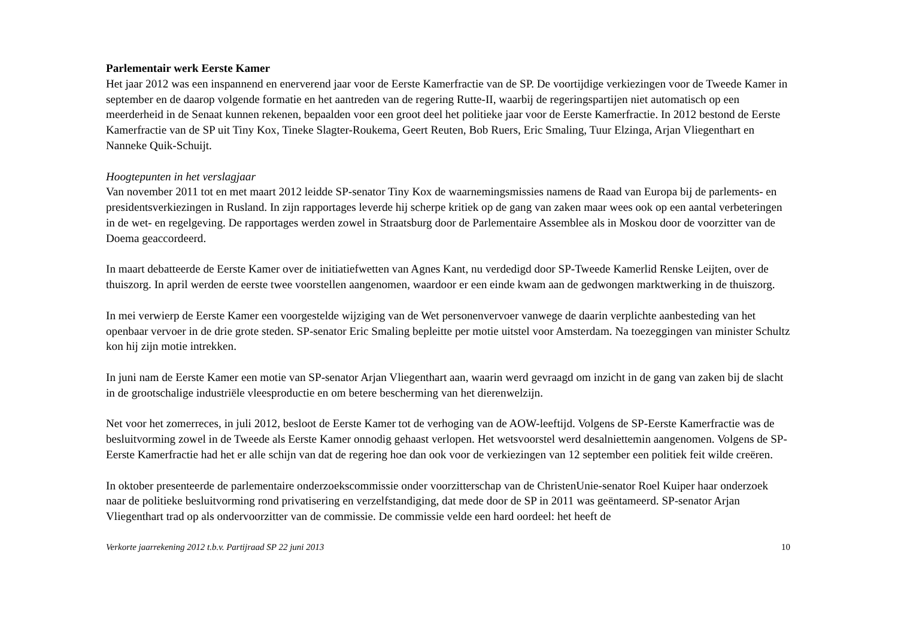Parlementair werk Eerste Kamer
Het jaar 2012 was een inspannend en enerverend jaar voor de Eerste Kamerfractie van de SP. De voortijdige verkiezingen voor de Tweede Kamer in september en de daarop volgende formatie en het aantreden van de regering Rutte-II, waarbij de regeringspartijen niet automatisch op een meerderheid in de Senaat kunnen rekenen, bepaalden voor een groot deel het politieke jaar voor de Eerste Kamerfractie. In 2012 bestond de Eerste Kamerfractie van de SP uit Tiny Kox, Tineke Slagter-Roukema, Geert Reuten, Bob Ruers, Eric Smaling, Tuur Elzinga, Arjan Vliegenthart en Nanneke Quik-Schuijt.
Hoogtepunten in het verslagjaar
Van november 2011 tot en met maart 2012 leidde SP-senator Tiny Kox de waarnemingsmissies namens de Raad van Europa bij de parlements- en presidentsverkiezingen in Rusland. In zijn rapportages leverde hij scherpe kritiek op de gang van zaken maar wees ook op een aantal verbeteringen in de wet- en regelgeving. De rapportages werden zowel in Straatsburg door de Parlementaire Assemblee als in Moskou door de voorzitter van de Doema geaccordeerd.
In maart debatteerde de Eerste Kamer over de initiatiefwetten van Agnes Kant, nu verdedigd door SP-Tweede Kamerlid Renske Leijten, over de thuiszorg. In april werden de eerste twee voorstellen aangenomen, waardoor er een einde kwam aan de gedwongen marktwerking in de thuiszorg.
In mei verwierp de Eerste Kamer een voorgestelde wijziging van de Wet personenvervoer vanwege de daarin verplichte aanbesteding van het openbaar vervoer in de drie grote steden. SP-senator Eric Smaling bepleitte per motie uitstel voor Amsterdam. Na toezeggingen van minister Schultz kon hij zijn motie intrekken.
In juni nam de Eerste Kamer een motie van SP-senator Arjan Vliegenthart aan, waarin werd gevraagd om inzicht in de gang van zaken bij de slacht in de grootschalige industriële vleesproductie en om betere bescherming van het dierenwelzijn.
Net voor het zomerreces, in juli 2012, besloot de Eerste Kamer tot de verhoging van de AOW-leeftijd. Volgens de SP-Eerste Kamerfractie was de besluitvorming zowel in de Tweede als Eerste Kamer onnodig gehaast verlopen. Het wetsvoorstel werd desalniettemin aangenomen. Volgens de SP-Eerste Kamerfractie had het er alle schijn van dat de regering hoe dan ook voor de verkiezingen van 12 september een politiek feit wilde creëren.
In oktober presenteerde de parlementaire onderzoekscommissie onder voorzitterschap van de ChristenUnie-senator Roel Kuiper haar onderzoek naar de politieke besluitvorming rond privatisering en verzelfstandiging, dat mede door de SP in 2011 was geëntameerd. SP-senator Arjan Vliegenthart trad op als ondervoorzitter van de commissie. De commissie velde een hard oordeel: het heeft de
Verkorte jaarrekening 2012 t.b.v. Partijraad SP 22 juni 2013 10